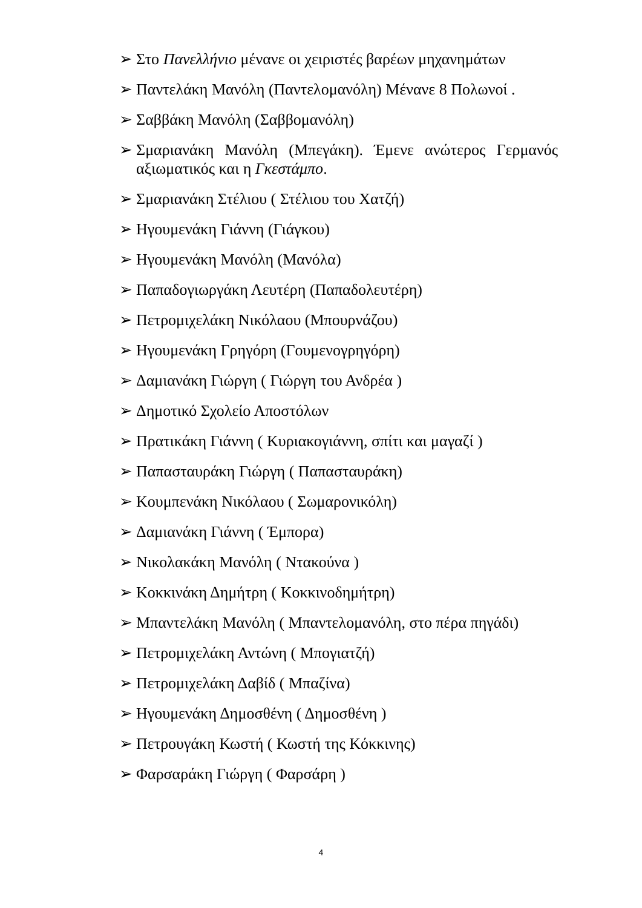➢ Στο Πανελλήνιο μένανε οι χειριστές βαρέων μηχανημάτων
➢ Παντελάκη Μανόλη (Παντελομανόλη) Μένανε 8 Πολωνοί .
➢ Σαββάκη Μανόλη (Σαββομανόλη)
➢ Σμαριανάκη Μανόλη (Μπεγάκη). Έμενε ανώτερος Γερμανός αξιωματικός και η Γκεστάμπο.
➢ Σμαριανάκη Στέλιου ( Στέλιου του Χατζή)
➢ Ηγουμενάκη Γιάννη (Γιάγκου)
➢ Ηγουμενάκη Μανόλη (Μανόλα)
➢ Παπαδογιωργάκη Λευτέρη (Παπαδολευτέρη)
➢ Πετρομιχελάκη Νικόλαου (Μπουρνάζου)
➢ Ηγουμενάκη Γρηγόρη (Γουμενογρηγόρη)
➢ Δαμιανάκη Γιώργη ( Γιώργη του Ανδρέα )
➢ Δημοτικό Σχολείο Αποστόλων
➢ Πρατικάκη Γιάννη ( Κυριακογιάννη, σπίτι και μαγαζί )
➢ Παπασταυράκη Γιώργη ( Παπασταυράκη)
➢ Κουμπενάκη Νικόλαου ( Σωμαρονικόλη)
➢ Δαμιανάκη Γιάννη ( Έμπορα)
➢ Νικολακάκη Μανόλη ( Ντακούνα )
➢ Κοκκινάκη Δημήτρη ( Κοκκινοδημήτρη)
➢ Μπαντελάκη Μανόλη ( Μπαντελομανόλη, στο πέρα πηγάδι)
➢ Πετρομιχελάκη Αντώνη ( Μπογιατζή)
➢ Πετρομιχελάκη Δαβίδ ( Μπαζίνα)
➢ Ηγουμενάκη Δημοσθένη ( Δημοσθένη )
➢ Πετρουγάκη Κωστή ( Κωστή της Κόκκινης)
➢ Φαρσαράκη Γιώργη ( Φαρσάρη )
4